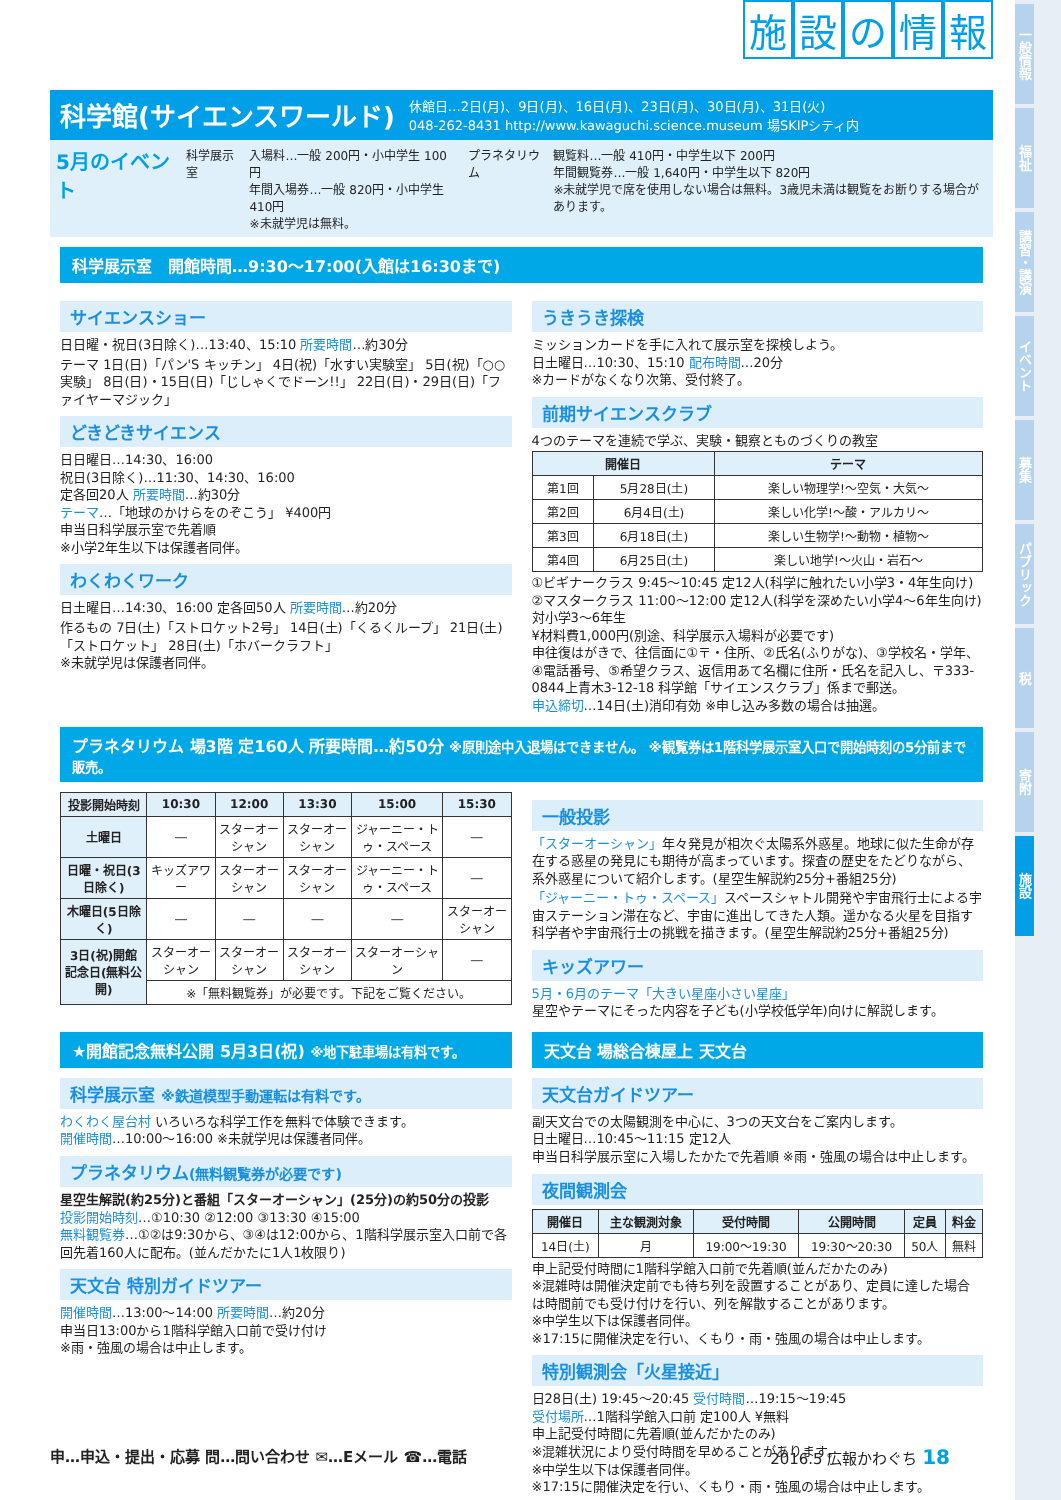一般情報
福祉
講習・講演
イベント
募集
パブリック
税
寄附
施設
施設の情報
科学館(サイエンスワールド)
休館日…2日(月)、9日(月)、16日(月)、23日(月)、30日(月)、31日(火)
048-262-8431 http://www.kawaguchi.science.museum 場SKIPシティ内
5月のイベント 科学展示室 入場料…一般 200円・小中学生 100円
年間入場券…一般 820円・小中学生 410円
※未就学児は無料。 プラネタリウム 観覧料…一般 410円・中学生以下 200円
年間観覧券…一般 1,640円・中学生以下 820円
※未就学児で席を使用しない場合は無料。3歳児未満は観覧をお断りする場合があります。
科学展示室　開館時間…9:30～17:00(入館は16:30まで)
サイエンスショー
日日曜・祝日(3日除く)…13:40、15:10 所要時間…約30分
テーマ 1日(日)「パン'S キッチン」 4日(祝)「水すい実験室」 5日(祝)「○○実験」 8日(日)・15日(日)「じしゃくでドーン!!」 22日(日)・29日(日)「ファイヤーマジック」
どきどきサイエンス
日日曜日…14:30、16:00
祝日(3日除く)…11:30、14:30、16:00
定各回20人 所要時間…約30分
テーマ…「地球のかけらをのぞこう」 ¥400円
申当日科学展示室で先着順
※小学2年生以下は保護者同伴。
わくわくワーク
日土曜日…14:30、16:00 定各回50人 所要時間…約20分
作るもの 7日(土)「ストロケット2号」 14日(土)「くるくループ」 21日(土)「ストロケット」 28日(土)「ホバークラフト」
※未就学児は保護者同伴。
うきうき探検
ミッションカードを手に入れて展示室を探検しよう。
日土曜日…10:30、15:10 配布時間…20分
※カードがなくなり次第、受付終了。
前期サイエンスクラブ
4つのテーマを連続で学ぶ、実験・観察とものづくりの教室
| 開催日 | | テーマ |
| --- | --- | --- |
| 第1回 | 5月28日(土) | 楽しい物理学!～空気・大気～ |
| 第2回 | 6月4日(土) | 楽しい化学!～酸・アルカリ～ |
| 第3回 | 6月18日(土) | 楽しい生物学!～動物・植物～ |
| 第4回 | 6月25日(土) | 楽しい地学!～火山・岩石～ |
①ビギナークラス 9:45～10:45 定12人(科学に触れたい小学3・4年生向け)
②マスタークラス 11:00～12:00 定12人(科学を深めたい小学4～6年生向け)
対小学3～6年生
¥材料費1,000円(別途、科学展示入場料が必要です)
申往復はがきで、往信面に①〒・住所、②氏名(ふりがな)、③学校名・学年、④電話番号、⑤希望クラス、返信用あて名欄に住所・氏名を記入し、〒333-0844上青木3-12-18 科学館「サイエンスクラブ」係まで郵送。
申込締切…14日(土)消印有効 ※申し込み多数の場合は抽選。
プラネタリウム 場3階 定160人 所要時間…約50分 ※原則途中入退場はできません。 ※観覧券は1階科学展示室入口で開始時刻の5分前まで販売。
| 投影開始時刻 | 10:30 | 12:00 | 13:30 | 15:00 | 15:30 |
| --- | --- | --- | --- | --- | --- |
| 土曜日 | ― | スターオーシャン | スターオーシャン | ジャーニー・トゥ・スペース | ― |
| 日曜・祝日(3日除く) | キッズアワー | スターオーシャン | スターオーシャン | ジャーニー・トゥ・スペース | ― |
| 木曜日(5日除く) | ― | ― | ― | ― | スターオーシャン |
| 3日(祝)開館記念日(無料公開) | スターオーシャン | スターオーシャン | スターオーシャン | スターオーシャン | ― |
| | ※「無料観覧券」が必要です。下記をご覧ください。 | | | | |
一般投影
「スターオーシャン」年々発見が相次ぐ太陽系外惑星。地球に似た生命が存在する惑星の発見にも期待が高まっています。探査の歴史をたどりながら、系外惑星について紹介します。(星空生解説約25分+番組25分)
「ジャーニー・トゥ・スペース」スペースシャトル開発や宇宙飛行士による宇宙ステーション滞在など、宇宙に進出してきた人類。遥かなる火星を目指す科学者や宇宙飛行士の挑戦を描きます。(星空生解説約25分+番組25分)
キッズアワー
5月・6月のテーマ「大きい星座小さい星座」
星空やテーマにそった内容を子ども(小学校低学年)向けに解説します。
★開館記念無料公開 5月3日(祝) ※地下駐車場は有料です。
科学展示室 ※鉄道模型手動運転は有料です。
わくわく屋台村 いろいろな科学工作を無料で体験できます。
開催時間…10:00～16:00 ※未就学児は保護者同伴。
プラネタリウム(無料観覧券が必要です)
星空生解説(約25分)と番組「スターオーシャン」(25分)の約50分の投影
投影開始時刻…①10:30 ②12:00 ③13:30 ④15:00
無料観覧券…①②は9:30から、③④は12:00から、1階科学展示室入口前で各回先着160人に配布。(並んだかたに1人1枚限り)
天文台 特別ガイドツアー
開催時間…13:00～14:00 所要時間…約20分
申当日13:00から1階科学館入口前で受け付け
※雨・強風の場合は中止します。
天文台 場総合棟屋上 天文台
天文台ガイドツアー
副天文台での太陽観測を中心に、3つの天文台をご案内します。
日土曜日…10:45～11:15 定12人
申当日科学展示室に入場したかたで先着順 ※雨・強風の場合は中止します。
夜間観測会
| 開催日 | 主な観測対象 | 受付時間 | 公開時間 | 定員 | 料金 |
| --- | --- | --- | --- | --- | --- |
| 14日(土) | 月 | 19:00～19:30 | 19:30～20:30 | 50人 | 無料 |
申上記受付時間に1階科学館入口前で先着順(並んだかたのみ)
※混雑時は開催決定前でも待ち列を設置することがあり、定員に達した場合は時間前でも受け付けを行い、列を解散することがあります。
※中学生以下は保護者同伴。
※17:15に開催決定を行い、くもり・雨・強風の場合は中止します。
特別観測会「火星接近」
日28日(土) 19:45～20:45 受付時間…19:15～19:45
受付場所…1階科学館入口前 定100人 ¥無料
申上記受付時間に先着順(並んだかたのみ)
※混雑状況により受付時間を早めることがあります。
※中学生以下は保護者同伴。
※17:15に開催決定を行い、くもり・雨・強風の場合は中止します。
申…申込・提出・応募 問…問い合わせ ✉…Eメール ☎…電話 2016.5 広報かわぐち 18